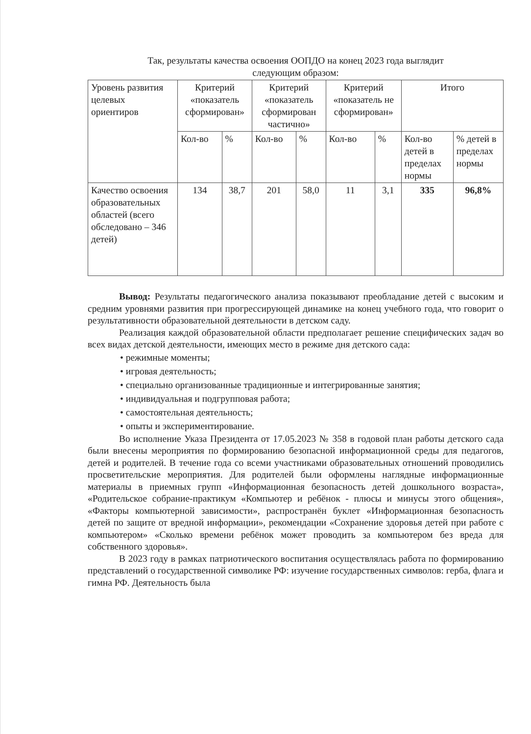Так, результаты качества освоения ООПДО на конец 2023 года выглядит
следующим образом:
| Уровень развития целевых ориентиров | Критерий «показатель сформирован» | | Критерий «показатель сформирован частично» | | Критерий «показатель не сформирован» | | Итого | |
| --- | --- | --- | --- | --- | --- | --- | --- | --- |
| | Кол-во | % | Кол-во | % | Кол-во | % | Кол-во детей в пределах нормы | % детей в пределах нормы |
| Качество освоения образовательных областей (всего обследовано – 346 детей) | 134 | 38,7 | 201 | 58,0 | 11 | 3,1 | 335 | 96,8% |
Вывод: Результаты педагогического анализа показывают преобладание детей с высоким и средним уровнями развития при прогрессирующей динамике на конец учебного года, что говорит о результативности образовательной деятельности в детском саду.
Реализация каждой образовательной области предполагает решение специфических задач во всех видах детской деятельности, имеющих место в режиме дня детского сада:
• режимные моменты;
• игровая деятельность;
• специально организованные традиционные и интегрированные занятия;
• индивидуальная и подгрупповая работа;
• самостоятельная деятельность;
• опыты и экспериментирование.
Во исполнение Указа Президента от 17.05.2023 № 358 в годовой план работы детского сада были внесены мероприятия по формированию безопасной информационной среды для педагогов, детей и родителей. В течение года со всеми участниками образовательных отношений проводились просветительские мероприятия. Для родителей были оформлены наглядные информационные материалы в приемных групп «Информационная безопасность детей дошкольного возраста», «Родительское собрание-практикум «Компьютер и ребёнок - плюсы и минусы этого общения», «Факторы компьютерной зависимости», распространён буклет «Информационная безопасность детей по защите от вредной информации», рекомендации «Сохранение здоровья детей при работе с компьютером» «Сколько времени ребёнок может проводить за компьютером без вреда для собственного здоровья».
В 2023 году в рамках патриотического воспитания осуществлялась работа по формированию представлений о государственной символике РФ: изучение государственных символов: герба, флага и гимна РФ. Деятельность была